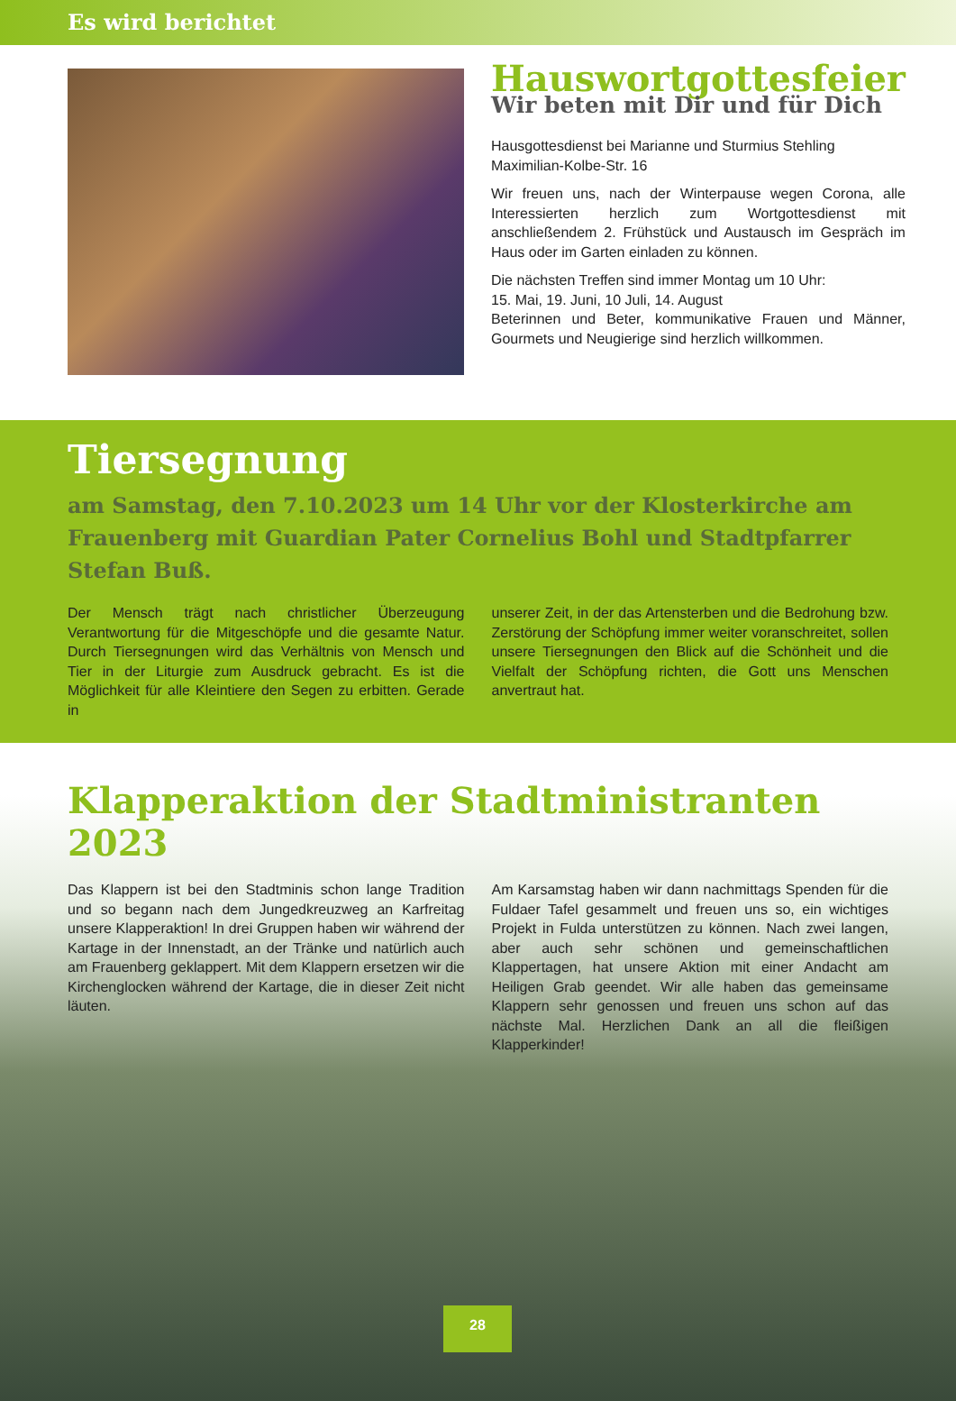Es wird berichtet
Hauswortgottesfeier
Wir beten mit Dir und für Dich
Hausgottesdienst bei Marianne und Sturmius Stehling
Maximilian-Kolbe-Str. 16
Wir freuen uns, nach der Winterpause wegen Corona, alle Interessierten herzlich zum Wortgottesdienst mit anschließendem 2. Frühstück und Austausch im Gespräch im Haus oder im Garten einladen zu können.
Die nächsten Treffen sind immer Montag um 10 Uhr:
15. Mai, 19. Juni, 10 Juli, 14. August
Beterinnen und Beter, kommunikative Frauen und Männer, Gourmets und Neugierige sind herzlich willkommen.
Tiersegnung
am Samstag, den 7.10.2023 um 14 Uhr vor der Klosterkirche am Frauenberg mit Guardian Pater Cornelius Bohl und Stadtpfarrer Stefan Buß.
Der Mensch trägt nach christlicher Überzeugung Verantwortung für die Mitgeschöpfe und die gesamte Natur. Durch Tiersegnungen wird das Verhältnis von Mensch und Tier in der Liturgie zum Ausdruck gebracht. Es ist die Möglichkeit für alle Kleintiere den Segen zu erbitten. Gerade in
unserer Zeit, in der das Artensterben und die Bedrohung bzw. Zerstörung der Schöpfung immer weiter voranschreitet, sollen unsere Tiersegnungen den Blick auf die Schönheit und die Vielfalt der Schöpfung richten, die Gott uns Menschen anvertraut hat.
Klapperaktion der Stadtministranten 2023
Das Klappern ist bei den Stadtminis schon lange Tradition und so begann nach dem Jungedkreuzweg an Karfreitag unsere Klapperaktion! In drei Gruppen haben wir während der Kartage in der Innenstadt, an der Tränke und natürlich auch am Frauenberg geklappert. Mit dem Klappern ersetzen wir die Kirchenglocken während der Kartage, die in dieser Zeit nicht läuten.
Am Karsamstag haben wir dann nachmittags Spenden für die Fuldaer Tafel gesammelt und freuen uns so, ein wichtiges Projekt in Fulda unterstützen zu können. Nach zwei langen, aber auch sehr schönen und gemeinschaftlichen Klappertagen, hat unsere Aktion mit einer Andacht am Heiligen Grab geendet. Wir alle haben das gemeinsame Klappern sehr genossen und freuen uns schon auf das nächste Mal. Herzlichen Dank an all die fleißigen Klapperkinder!
28